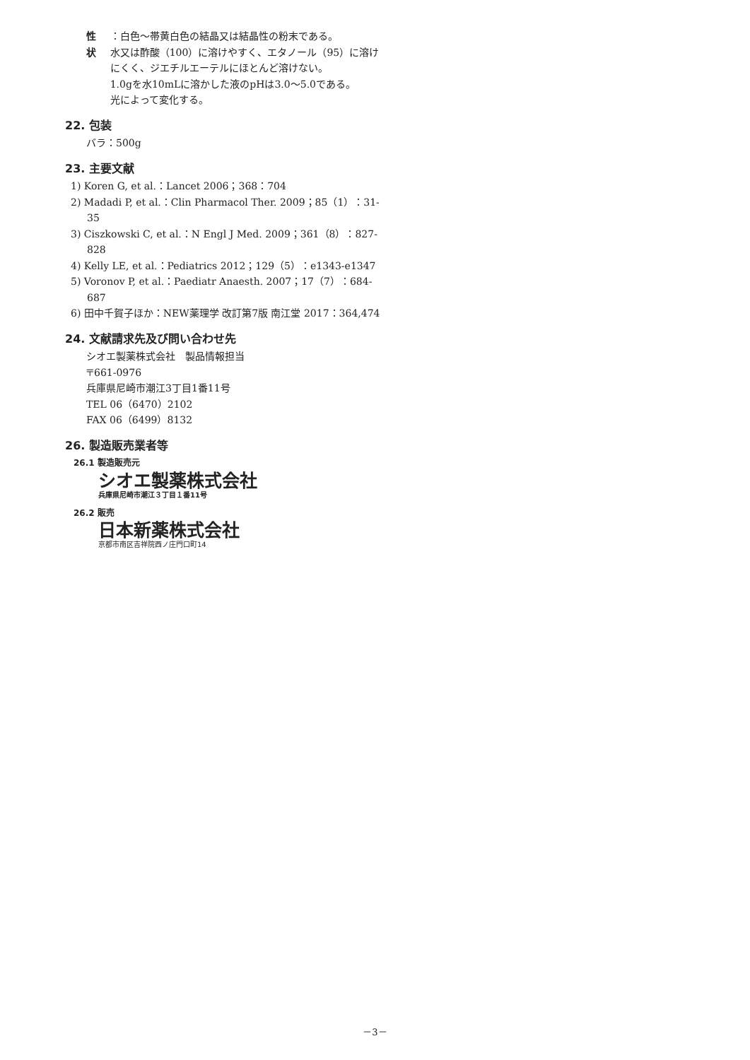性　状 ：白色～帯黄白色の結晶又は結晶性の粉末である。
水又は酢酸（100）に溶けやすく、エタノール（95）に溶けにくく、ジエチルエーテルにほとんど溶けない。
1.0gを水10mLに溶かした液のpHは3.0～5.0である。
光によって変化する。
22. 包装
バラ：500g
23. 主要文献
1) Koren G, et al.：Lancet 2006；368：704
2) Madadi P, et al.：Clin Pharmacol Ther. 2009；85（1）：31-35
3) Ciszkowski C, et al.：N Engl J Med. 2009；361（8）：827-828
4) Kelly LE, et al.：Pediatrics 2012；129（5）：e1343-e1347
5) Voronov P, et al.：Paediatr Anaesth. 2007；17（7）：684-687
6) 田中千賀子ほか：NEW薬理学 改訂第7版 南江堂 2017：364,474
24. 文献請求先及び問い合わせ先
シオエ製薬株式会社　製品情報担当
〒661-0976
兵庫県尼崎市潮江3丁目1番11号
TEL 06（6470）2102
FAX 06（6499）8132
26. 製造販売業者等
26.1 製造販売元
シオエ製薬株式会社
兵庫県尼崎市潮江３丁目１番11号
26.2 販売
日本新薬株式会社
京都市南区吉祥院西ノ庄門口町14
－3－